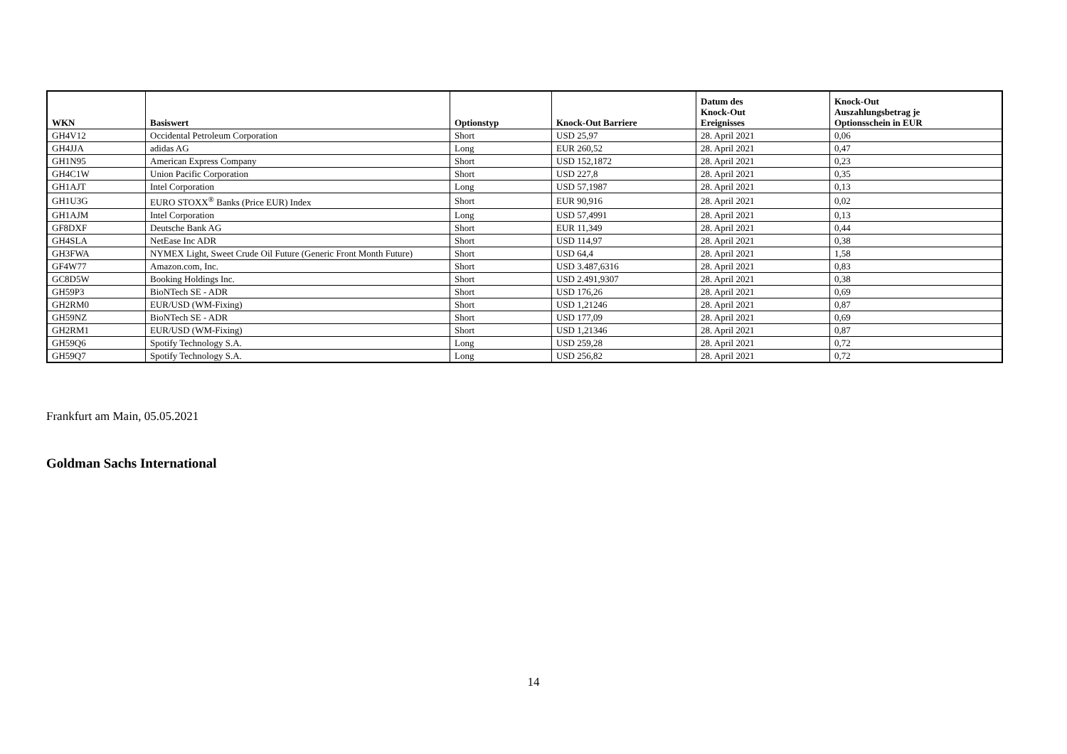| WKN | Basiswert | Optionstyp | Knock-Out Barriere | Datum des Knock-Out Ereignisses | Knock-Out Auszahlungsbetrag je Optionsschein in EUR |
| --- | --- | --- | --- | --- | --- |
| GH4V12 | Occidental Petroleum Corporation | Short | USD 25,97 | 28. April 2021 | 0,06 |
| GH4JJA | adidas AG | Long | EUR 260,52 | 28. April 2021 | 0,47 |
| GH1N95 | American Express Company | Short | USD 152,1872 | 28. April 2021 | 0,23 |
| GH4C1W | Union Pacific Corporation | Short | USD 227,8 | 28. April 2021 | 0,35 |
| GH1AJT | Intel Corporation | Long | USD 57,1987 | 28. April 2021 | 0,13 |
| GH1U3G | EURO STOXX<sup>®</sup> Banks (Price EUR) Index | Short | EUR 90,916 | 28. April 2021 | 0,02 |
| GH1AJM | Intel Corporation | Long | USD 57,4991 | 28. April 2021 | 0,13 |
| GF8DXF | Deutsche Bank AG | Short | EUR 11,349 | 28. April 2021 | 0,44 |
| GH4SLA | NetEase Inc ADR | Short | USD 114,97 | 28. April 2021 | 0,38 |
| GH3FWA | NYMEX Light, Sweet Crude Oil Future (Generic Front Month Future) | Short | USD 64,4 | 28. April 2021 | 1,58 |
| GF4W77 | Amazon.com, Inc. | Short | USD 3.487,6316 | 28. April 2021 | 0,83 |
| GC8D5W | Booking Holdings Inc. | Short | USD 2.491,9307 | 28. April 2021 | 0,38 |
| GH59P3 | BioNTech SE - ADR | Short | USD 176,26 | 28. April 2021 | 0,69 |
| GH2RM0 | EUR/USD (WM-Fixing) | Short | USD 1,21246 | 28. April 2021 | 0,87 |
| GH59NZ | BioNTech SE - ADR | Short | USD 177,09 | 28. April 2021 | 0,69 |
| GH2RM1 | EUR/USD (WM-Fixing) | Short | USD 1,21346 | 28. April 2021 | 0,87 |
| GH59Q6 | Spotify Technology S.A. | Long | USD 259,28 | 28. April 2021 | 0,72 |
| GH59Q7 | Spotify Technology S.A. | Long | USD 256,82 | 28. April 2021 | 0,72 |
Frankfurt am Main, 05.05.2021
Goldman Sachs International
14